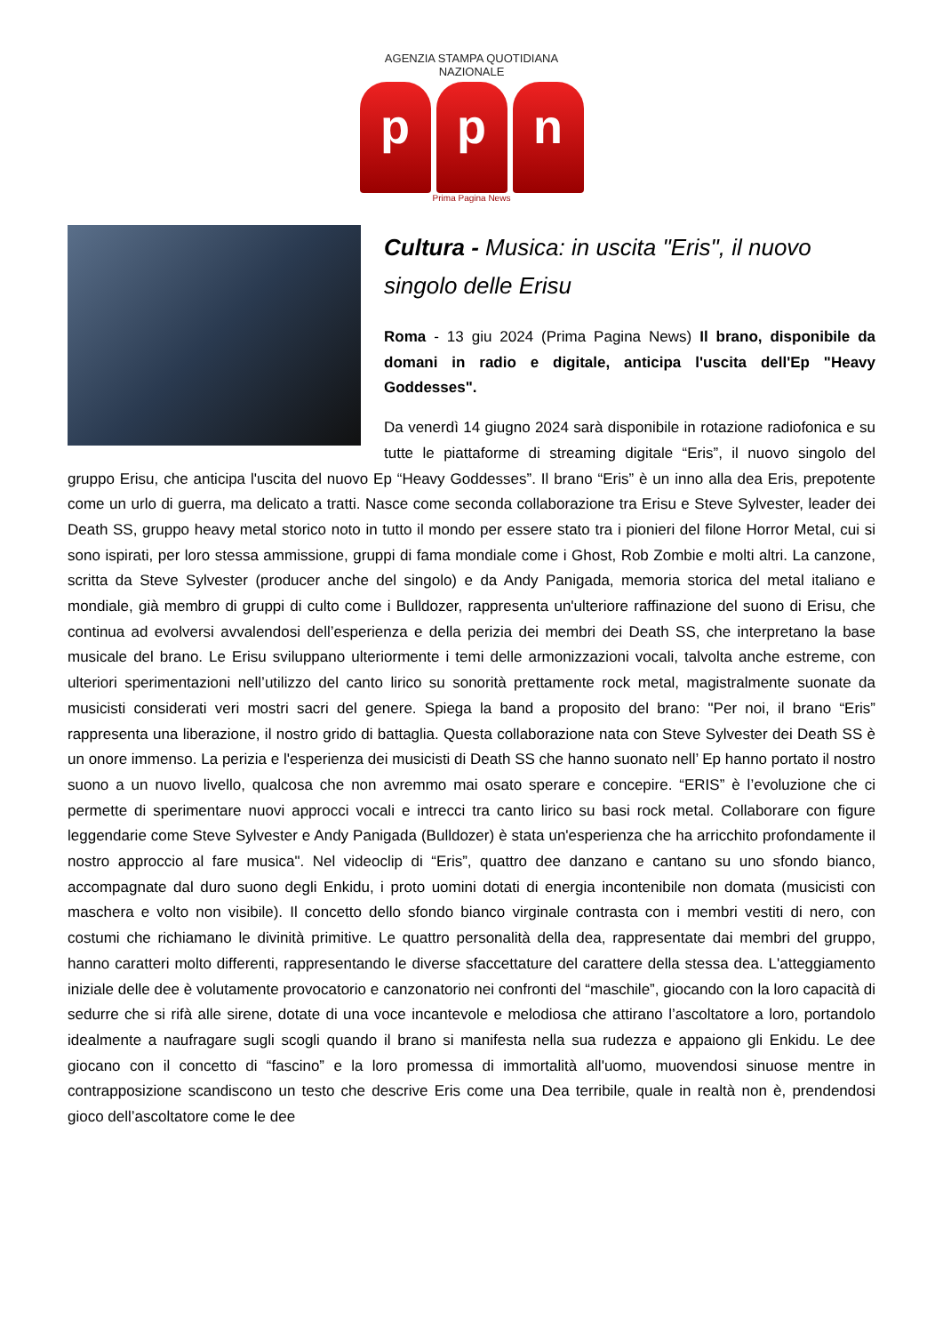AGENZIA STAMPA QUOTIDIANA NAZIONALE
p p n
Prima Pagina News
Cultura - Musica: in uscita "Eris", il nuovo singolo delle Erisu
Roma - 13 giu 2024 (Prima Pagina News) Il brano, disponibile da domani in radio e digitale, anticipa l'uscita dell'Ep "Heavy Goddesses".
Da venerdì 14 giugno 2024 sarà disponibile in rotazione radiofonica e su tutte le piattaforme di streaming digitale “Eris”, il nuovo singolo del gruppo Erisu, che anticipa l'uscita del nuovo Ep “Heavy Goddesses”. Il brano “Eris” è un inno alla dea Eris, prepotente come un urlo di guerra, ma delicato a tratti. Nasce come seconda collaborazione tra Erisu e Steve Sylvester, leader dei Death SS, gruppo heavy metal storico noto in tutto il mondo per essere stato tra i pionieri del filone Horror Metal, cui si sono ispirati, per loro stessa ammissione, gruppi di fama mondiale come i Ghost, Rob Zombie e molti altri. La canzone, scritta da Steve Sylvester (producer anche del singolo) e da Andy Panigada, memoria storica del metal italiano e mondiale, già membro di gruppi di culto come i Bulldozer, rappresenta un'ulteriore raffinazione del suono di Erisu, che continua ad evolversi avvalendosi dell’esperienza e della perizia dei membri dei Death SS, che interpretano la base musicale del brano. Le Erisu sviluppano ulteriormente i temi delle armonizzazioni vocali, talvolta anche estreme, con ulteriori sperimentazioni nell’utilizzo del canto lirico su sonorità prettamente rock metal, magistralmente suonate da musicisti considerati veri mostri sacri del genere. Spiega la band a proposito del brano: "Per noi, il brano “Eris” rappresenta una liberazione, il nostro grido di battaglia. Questa collaborazione nata con Steve Sylvester dei Death SS è un onore immenso. La perizia e l'esperienza dei musicisti di Death SS che hanno suonato nell’ Ep hanno portato il nostro suono a un nuovo livello, qualcosa che non avremmo mai osato sperare e concepire. “ERIS” è l’evoluzione che ci permette di sperimentare nuovi approcci vocali e intrecci tra canto lirico su basi rock metal. Collaborare con figure leggendarie come Steve Sylvester e Andy Panigada (Bulldozer) è stata un'esperienza che ha arricchito profondamente il nostro approccio al fare musica". Nel videoclip di “Eris”, quattro dee danzano e cantano su uno sfondo bianco, accompagnate dal duro suono degli Enkidu, i proto uomini dotati di energia incontenibile non domata (musicisti con maschera e volto non visibile). Il concetto dello sfondo bianco virginale contrasta con i membri vestiti di nero, con costumi che richiamano le divinità primitive. Le quattro personalità della dea, rappresentate dai membri del gruppo, hanno caratteri molto differenti, rappresentando le diverse sfaccettature del carattere della stessa dea. L'atteggiamento iniziale delle dee è volutamente provocatorio e canzonatorio nei confronti del “maschile”, giocando con la loro capacità di sedurre che si rifà alle sirene, dotate di una voce incantevole e melodiosa che attirano l’ascoltatore a loro, portandolo idealmente a naufragare sugli scogli quando il brano si manifesta nella sua rudezza e appaiono gli Enkidu. Le dee giocano con il concetto di “fascino” e la loro promessa di immortalità all'uomo, muovendosi sinuose mentre in contrapposizione scandiscono un testo che descrive Eris come una Dea terribile, quale in realtà non è, prendendosi gioco dell’ascoltatore come le dee